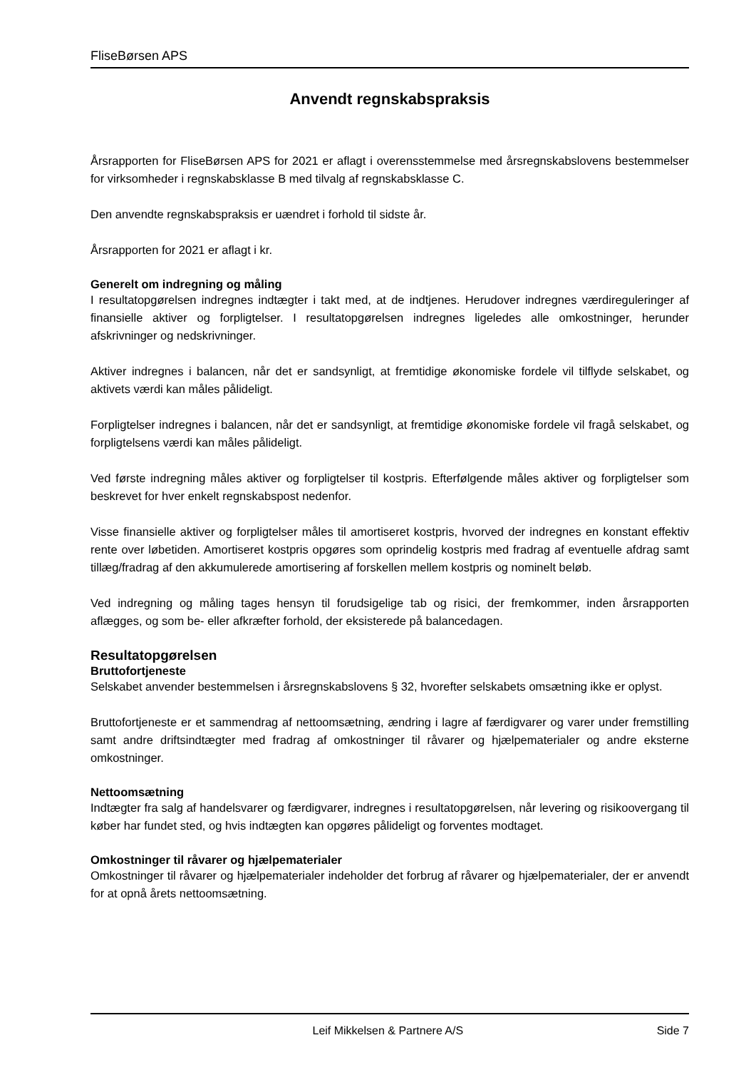FliseBørsen APS
Anvendt regnskabspraksis
Årsrapporten for FliseBørsen APS for 2021 er aflagt i overensstemmelse med årsregnskabslovens bestemmelser for virksomheder i regnskabsklasse B med tilvalg af regnskabsklasse C.
Den anvendte regnskabspraksis er uændret i forhold til sidste år.
Årsrapporten for 2021 er aflagt i kr.
Generelt om indregning og måling
I resultatopgørelsen indregnes indtægter i takt med, at de indtjenes. Herudover indregnes værdireguleringer af finansielle aktiver og forpligtelser. I resultatopgørelsen indregnes ligeledes alle omkostninger, herunder afskrivninger og nedskrivninger.
Aktiver indregnes i balancen, når det er sandsynligt, at fremtidige økonomiske fordele vil tilflyde selskabet, og aktivets værdi kan måles pålideligt.
Forpligtelser indregnes i balancen, når det er sandsynligt, at fremtidige økonomiske fordele vil fragå selskabet, og forpligtelsens værdi kan måles pålideligt.
Ved første indregning måles aktiver og forpligtelser til kostpris. Efterfølgende måles aktiver og forpligtelser som beskrevet for hver enkelt regnskabspost nedenfor.
Visse finansielle aktiver og forpligtelser måles til amortiseret kostpris, hvorved der indregnes en konstant effektiv rente over løbetiden. Amortiseret kostpris opgøres som oprindelig kostpris med fradrag af eventuelle afdrag samt tillæg/fradrag af den akkumulerede amortisering af forskellen mellem kostpris og nominelt beløb.
Ved indregning og måling tages hensyn til forudsigelige tab og risici, der fremkommer, inden årsrapporten aflægges, og som be- eller afkræfter forhold, der eksisterede på balancedagen.
Resultatopgørelsen
Bruttofortjeneste
Selskabet anvender bestemmelsen i årsregnskabslovens § 32, hvorefter selskabets omsætning ikke er oplyst.
Bruttofortjeneste er et sammendrag af nettoomsætning, ændring i lagre af færdigvarer og varer under fremstilling samt andre driftsindtægter med fradrag af omkostninger til råvarer og hjælpematerialer og andre eksterne omkostninger.
Nettoomsætning
Indtægter fra salg af handelsvarer og færdigvarer, indregnes i resultatopgørelsen, når levering og risikoovergang til køber har fundet sted, og hvis indtægten kan opgøres pålideligt og forventes modtaget.
Omkostninger til råvarer og hjælpematerialer
Omkostninger til råvarer og hjælpematerialer indeholder det forbrug af råvarer og hjælpematerialer, der er anvendt for at opnå årets nettoomsætning.
Leif Mikkelsen & Partnere A/S Side 7